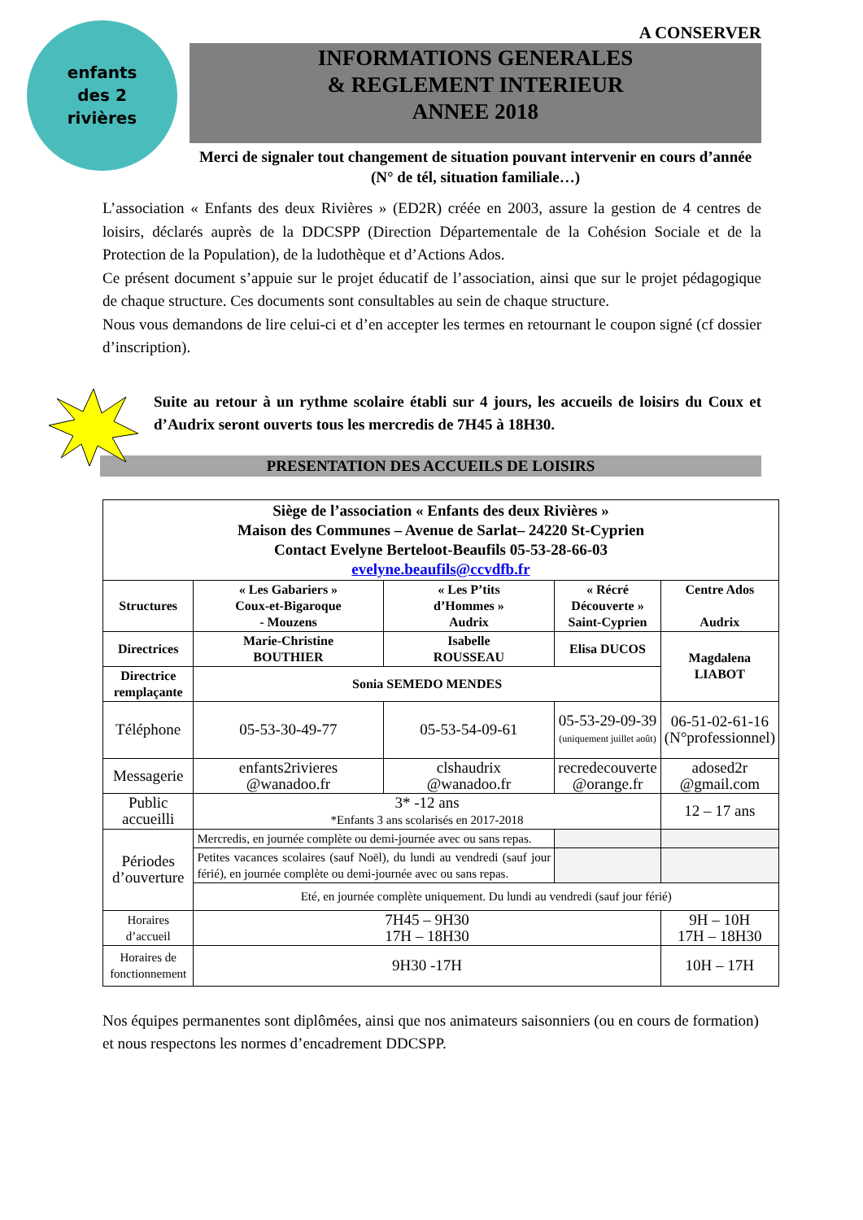enfants
des 2
rivières
A CONSERVER
INFORMATIONS GENERALES
& REGLEMENT INTERIEUR
ANNEE 2018
Merci de signaler tout changement de situation pouvant intervenir en cours d’année (N° de tél, situation familiale…)
L’association « Enfants des deux Rivières » (ED2R) créée en 2003, assure la gestion de 4 centres de loisirs, déclarés auprès de la DDCSPP (Direction Départementale de la Cohésion Sociale et de la Protection de la Population), de la ludothèque et d’Actions Ados.
Ce présent document s’appuie sur le projet éducatif de l’association, ainsi que sur le projet pédagogique de chaque structure. Ces documents sont consultables au sein de chaque structure.
Nous vous demandons de lire celui-ci et d’en accepter les termes en retournant le coupon signé (cf dossier d’inscription).
Suite au retour à un rythme scolaire établi sur 4 jours, les accueils de loisirs du Coux et d’Audrix seront ouverts tous les mercredis de 7H45 à 18H30.
PRESENTATION DES ACCUEILS DE LOISIRS
| Siège de l’association « Enfants des deux Rivières » Maison des Communes – Avenue de Sarlat– 24220 St-Cyprien Contact Evelyne Berteloot-Beaufils 05-53-28-66-03 evelyne.beaufils@ccvdfb.fr | | | | |
| --- | --- | --- | --- | --- |
| Structures | « Les Gabariers » Coux-et-Bigaroque - Mouzens | « Les P’tits d’Hommes » Audrix | « Récré Découverte » Saint-Cyprien | Centre Ados Audrix |
| Directrices | Marie-Christine BOUTHIER | Isabelle ROUSSEAU | Elisa DUCOS | Magdalena LIABOT |
| Directrice remplaçante | Sonia SEMEDO MENDES | | | |
| Téléphone | 05-53-30-49-77 | 05-53-54-09-61 | 05-53-29-09-39 (uniquement juillet août) | 06-51-02-61-16 (N°professionnel) |
| Messagerie | enfants2rivieres @wanadoo.fr | clshaudrix @wanadoo.fr | recredecouverte @orange.fr | adosed2r @gmail.com |
| Public accueilli | 3* -12 ans *Enfants 3 ans scolarisés en 2017-2018 | | | 12 – 17 ans |
| Périodes d’ouverture | Mercredis, en journée complète ou demi-journée avec ou sans repas. | | | |
| | Petites vacances scolaires (sauf Noël), du lundi au vendredi (sauf jour férié), en journée complète ou demi-journée avec ou sans repas. | | | |
| | Eté, en journée complète uniquement. Du lundi au vendredi (sauf jour férié) | | | |
| Horaires d’accueil | 7H45 – 9H30 17H – 18H30 | | | 9H – 10H 17H – 18H30 |
| Horaires de fonctionnement | 9H30 -17H | | | 10H – 17H |
Nos équipes permanentes sont diplômées, ainsi que nos animateurs saisonniers (ou en cours de formation) et nous respectons les normes d’encadrement DDCSPP.